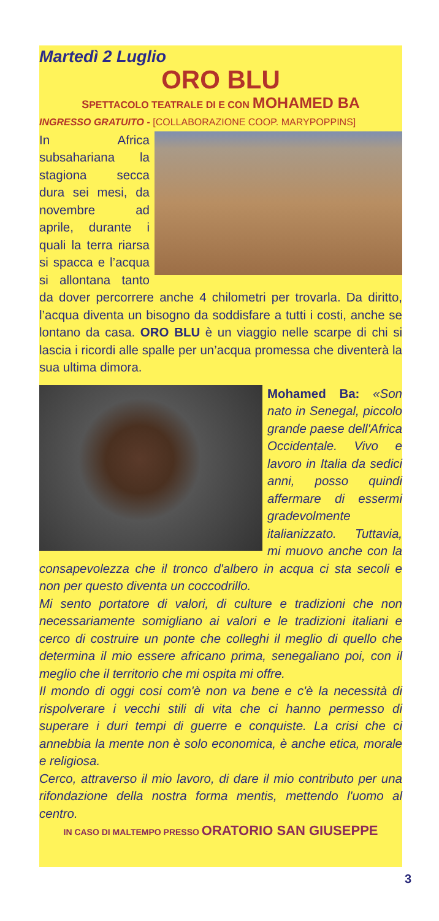Martedì 2 Luglio
ORO BLU
SPETTACOLO TEATRALE DI E CON MOHAMED BA
INGRESSO GRATUITO - [COLLABORAZIONE COOP. MARYPOPPINS]
In Africa subsahariana la stagiona secca dura sei mesi, da novembre ad aprile, durante i quali la terra riarsa si spacca e l’acqua si allontana tanto da dover percorrere anche 4 chilometri per trovarla. Da diritto, l’acqua diventa un bisogno da soddisfare a tutti i costi, anche se lontano da casa. ORO BLU è un viaggio nelle scarpe di chi si lascia i ricordi alle spalle per un’acqua promessa che diventerà la sua ultima dimora.
Mohamed Ba: «Son nato in Senegal, piccolo grande paese dell'Africa Occidentale. Vivo e lavoro in Italia da sedici anni, posso quindi affermare di essermi gradevolmente italianizzato. Tuttavia, mi muovo anche con la consapevolezza che il tronco d'albero in acqua ci sta secoli e non per questo diventa un coccodrillo.
Mi sento portatore di valori, di culture e tradizioni che non necessariamente somigliano ai valori e le tradizioni italiani e cerco di costruire un ponte che colleghi il meglio di quello che determina il mio essere africano prima, senegaliano poi, con il meglio che il territorio che mi ospita mi offre.
Il mondo di oggi cosi com'è non va bene e c'è la necessità di rispolverare i vecchi stili di vita che ci hanno permesso di superare i duri tempi di guerre e conquiste. La crisi che ci annebbia la mente non è solo economica, è anche etica, morale e religiosa.
Cerco, attraverso il mio lavoro, di dare il mio contributo per una rifondazione della nostra forma mentis, mettendo l'uomo al centro.
IN CASO DI MALTEMPO PRESSO ORATORIO SAN GIUSEPPE
3